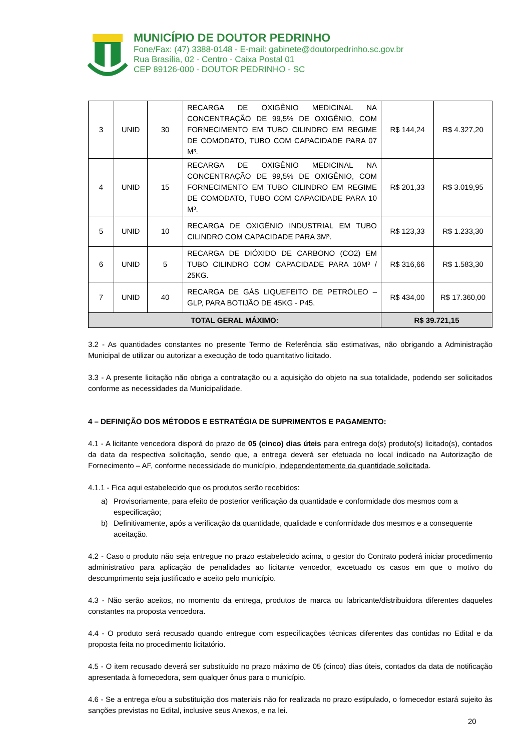MUNICÍPIO DE DOUTOR PEDRINHO
Fone/Fax: (47) 3388-0148 - E-mail: gabinete@doutorpedrinho.sc.gov.br
Rua Brasília, 02 - Centro - Caixa Postal 01
CEP 89126-000 - DOUTOR PEDRINHO - SC
| 3 | UNID | 30 | RECARGA DE OXIGÊNIO MEDICINAL NA CONCENTRAÇÃO DE 99,5% DE OXIGÊNIO, COM FORNECIMENTO EM TUBO CILINDRO EM REGIME DE COMODATO, TUBO COM CAPACIDADE PARA 07 M³. | R$ 144,24 | R$ 4.327,20 |
| 4 | UNID | 15 | RECARGA DE OXIGÊNIO MEDICINAL NA CONCENTRAÇÃO DE 99,5% DE OXIGÊNIO, COM FORNECIMENTO EM TUBO CILINDRO EM REGIME DE COMODATO, TUBO COM CAPACIDADE PARA 10 M³. | R$ 201,33 | R$ 3.019,95 |
| 5 | UNID | 10 | RECARGA DE OXIGÊNIO INDUSTRIAL EM TUBO CILINDRO COM CAPACIDADE PARA 3M³. | R$ 123,33 | R$ 1.233,30 |
| 6 | UNID | 5 | RECARGA DE DIÓXIDO DE CARBONO (CO2) EM TUBO CILINDRO COM CAPACIDADE PARA 10M³ / 25KG. | R$ 316,66 | R$ 1.583,30 |
| 7 | UNID | 40 | RECARGA DE GÁS LIQUEFEITO DE PETRÓLEO – GLP, PARA BOTIJÃO DE 45KG - P45. | R$ 434,00 | R$ 17.360,00 |
| TOTAL GERAL MÁXIMO: | | | | R$ 39.721,15 | |
3.2 - As quantidades constantes no presente Termo de Referência são estimativas, não obrigando a Administração Municipal de utilizar ou autorizar a execução de todo quantitativo licitado.
3.3 - A presente licitação não obriga a contratação ou a aquisição do objeto na sua totalidade, podendo ser solicitados conforme as necessidades da Municipalidade.
4 – DEFINIÇÃO DOS MÉTODOS E ESTRATÉGIA DE SUPRIMENTOS E PAGAMENTO:
4.1 - A licitante vencedora disporá do prazo de 05 (cinco) dias úteis para entrega do(s) produto(s) licitado(s), contados da data da respectiva solicitação, sendo que, a entrega deverá ser efetuada no local indicado na Autorização de Fornecimento – AF, conforme necessidade do município, independentemente da quantidade solicitada.
4.1.1 - Fica aqui estabelecido que os produtos serão recebidos:
a) Provisoriamente, para efeito de posterior verificação da quantidade e conformidade dos mesmos com a especificação;
b) Definitivamente, após a verificação da quantidade, qualidade e conformidade dos mesmos e a consequente aceitação.
4.2 - Caso o produto não seja entregue no prazo estabelecido acima, o gestor do Contrato poderá iniciar procedimento administrativo para aplicação de penalidades ao licitante vencedor, excetuado os casos em que o motivo do descumprimento seja justificado e aceito pelo município.
4.3 - Não serão aceitos, no momento da entrega, produtos de marca ou fabricante/distribuidora diferentes daqueles constantes na proposta vencedora.
4.4 - O produto será recusado quando entregue com especificações técnicas diferentes das contidas no Edital e da proposta feita no procedimento licitatório.
4.5 - O item recusado deverá ser substituído no prazo máximo de 05 (cinco) dias úteis, contados da data de notificação apresentada à fornecedora, sem qualquer ônus para o município.
4.6 - Se a entrega e/ou a substituição dos materiais não for realizada no prazo estipulado, o fornecedor estará sujeito às sanções previstas no Edital, inclusive seus Anexos, e na lei.
20